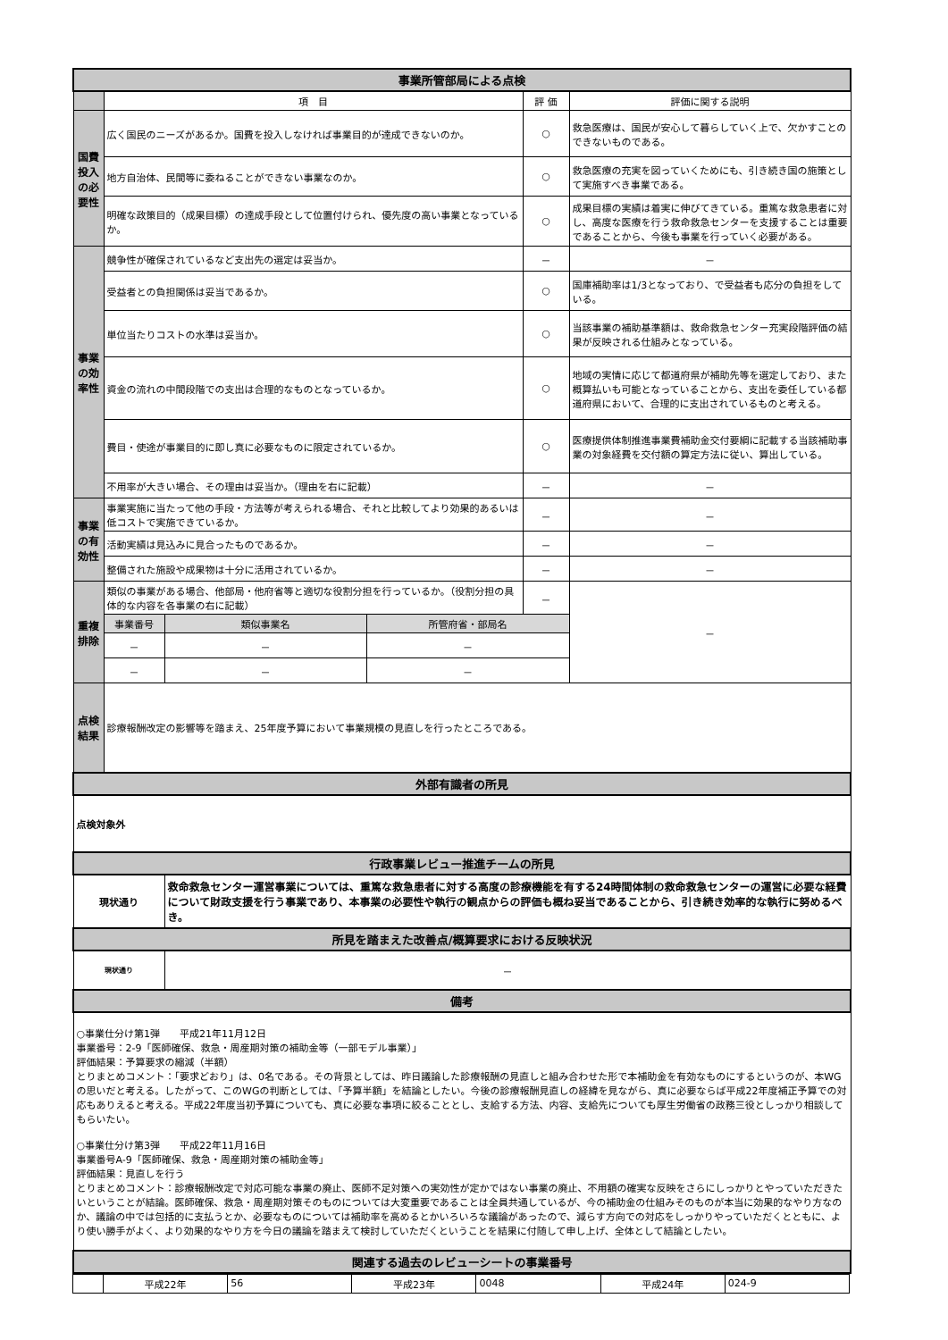| 事業所管部局による点検 | | | | | |
| | 項 目 | | | 評 価 | 評価に関する説明 |
| 国費投入の必要性 | 広く国民のニーズがあるか。国費を投入しなければ事業目的が達成できないのか。 | | | ○ | 救急医療は、国民が安心して暮らしていく上で、欠かすことのできないものである。 |
| | 地方自治体、民間等に委ねることができない事業なのか。 | | | ○ | 救急医療の充実を図っていくためにも、引き続き国の施策として実施すべき事業である。 |
| | 明確な政策目的（成果目標）の達成手段として位置付けられ、優先度の高い事業となっているか。 | | | ○ | 成果目標の実績は着実に伸びてきている。重篤な救急患者に対し、高度な医療を行う救命救急センターを支援することは重要であることから、今後も事業を行っていく必要がある。 |
| 事業の効率性 | 競争性が確保されているなど支出先の選定は妥当か。 | | | － | － |
| | 受益者との負担関係は妥当であるか。 | | | ○ | 国庫補助率は1/3となっており、で受益者も応分の負担をしている。 |
| | 単位当たりコストの水準は妥当か。 | | | ○ | 当該事業の補助基準額は、救命救急センター充実段階評価の結果が反映される仕組みとなっている。 |
| | 資金の流れの中間段階での支出は合理的なものとなっているか。 | | | ○ | 地域の実情に応じて都道府県が補助先等を選定しており、また概算払いも可能となっていることから、支出を委任している都道府県において、合理的に支出されているものと考える。 |
| | 費目・使途が事業目的に即し真に必要なものに限定されているか。 | | | ○ | 医療提供体制推進事業費補助金交付要綱に記載する当該補助事業の対象経費を交付額の算定方法に従い、算出している。 |
| | 不用率が大きい場合、その理由は妥当か。（理由を右に記載） | | | － | － |
| 事業の有効性 | 事業実施に当たって他の手段・方法等が考えられる場合、それと比較してより効果的あるいは低コストで実施できているか。 | | | － | － |
| | 活動実績は見込みに見合ったものであるか。 | | | － | － |
| | 整備された施設や成果物は十分に活用されているか。 | | | － | － |
| 重複排除 | 類似の事業がある場合、他部局・他府省等と適切な役割分担を行っているか。（役割分担の具体的な内容を各事業の右に記載） | | | － | － |
| | 事業番号 | 類似事業名 | 所管府省・部局名 | | |
| | － | － | － | | |
| | － | － | － | | |
| 点検結果 | 診療報酬改定の影響等を踏まえ、25年度予算において事業規模の見直しを行ったところである。 | | | | |
| 外部有識者の所見 | | | | | |
| 点検対象外 | | | | | |
| 行政事業レビュー推進チームの所見 | | | | | |
| 現状通り | | 救命救急センター運営事業については、重篤な救急患者に対する高度の診療機能を有する24時間体制の救命救急センターの運営に必要な経費について財政支援を行う事業であり、本事業の必要性や執行の観点からの評価も概ね妥当であることから、引き続き効率的な執行に努めるべき。 | | | |
| 所見を踏まえた改善点/概算要求における反映状況 | | | | | |
| 現状通り | | － | | | |
| 備考 | | | | | |
| ○事業仕分け第1弾 平成21年11月12日 事業番号：2-9「医師確保、救急・周産期対策の補助金等（一部モデル事業）」 評価結果：予算要求の縮減（半額） とりまとめコメント：「要求どおり」は、0名である。その背景としては、昨日議論した診療報酬の見直しと組み合わせた形で本補助金を有効なものにするというのが、本WGの思いだと考える。したがって、このWGの判断としては、「予算半額」を結論としたい。今後の診療報酬見直しの経緯を見ながら、真に必要ならば平成22年度補正予算での対応もありえると考える。平成22年度当初予算についても、真に必要な事項に絞ることとし、支給する方法、内容、支給先についても厚生労働省の政務三役としっかり相談してもらいたい。 ○事業仕分け第3弾 平成22年11月16日 事業番号A-9「医師確保、救急・周産期対策の補助金等」 評価結果：見直しを行う とりまとめコメント：診療報酬改定で対応可能な事業の廃止、医師不足対策への実効性が定かではない事業の廃止、不用額の確実な反映をさらにしっかりとやっていただきたいということが結論。医師確保、救急・周産期対策そのものについては大変重要であることは全員共通しているが、今の補助金の仕組みそのものが本当に効果的なやり方なのか、議論の中では包括的に支払うとか、必要なものについては補助率を高めるとかいろいろな議論があったので、減らす方向での対応をしっかりやっていただくとともに、より使い勝手がよく、より効果的なやり方を今日の議論を踏まえて検討していただくということを結果に付随して申し上げ、全体として結論としたい。 | | | | | |
| 関連する過去のレビューシートの事業番号 | | | | | |
| | 平成22年 | 56 | 平成23年 | 0048 | 平成24年 | 024-9 |